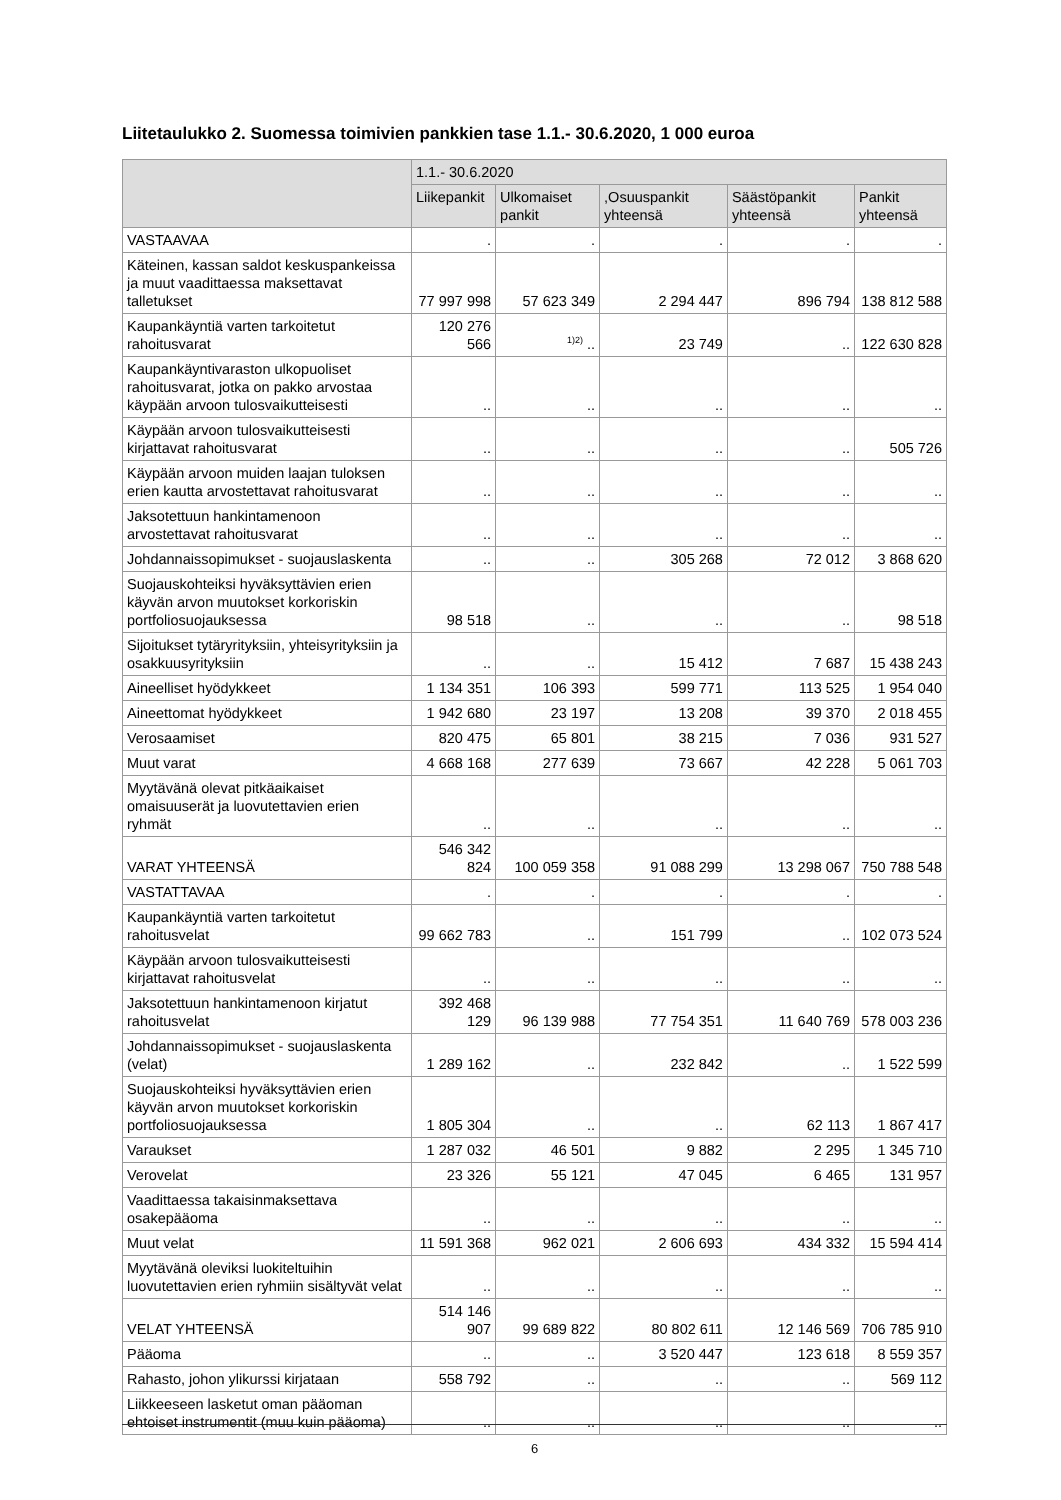Liitetaulukko 2. Suomessa toimivien pankkien tase 1.1.- 30.6.2020, 1 000 euroa
| | 1.1.- 30.6.2020 | | | | |
| --- | --- | --- | --- | --- | --- |
| | Liikepankit | Ulkomaiset pankit | ,Osuuspankit yhteensä | Säästöpankit yhteensä | Pankit yhteensä |
| VASTAAVAA | . | . | . | . | . |
| Käteinen, kassan saldot keskuspankeissa ja muut vaadittaessa maksettavat talletukset | 77 997 998 | 57 623 349 | 2 294 447 | 896 794 | 138 812 588 |
| Kaupankäyntiä varten tarkoitetut rahoitusvarat | 120 276 566 | <sup>1)2)</sup> .. | 23 749 | .. | 122 630 828 |
| Kaupankäyntivaraston ulkopuoliset rahoitusvarat, jotka on pakko arvostaa käypään arvoon tulosvaikutteisesti | .. | .. | .. | .. | .. |
| Käypään arvoon tulosvaikutteisesti kirjattavat rahoitusvarat | .. | .. | .. | .. | 505 726 |
| Käypään arvoon muiden laajan tuloksen erien kautta arvostettavat rahoitusvarat | .. | .. | .. | .. | .. |
| Jaksotettuun hankintamenoon arvostettavat rahoitusvarat | .. | .. | .. | .. | .. |
| Johdannaissopimukset - suojauslaskenta | .. | .. | 305 268 | 72 012 | 3 868 620 |
| Suojauskohteiksi hyväksyttävien erien käyvän arvon muutokset korkoriskin portfoliosuojauksessa | 98 518 | .. | .. | .. | 98 518 |
| Sijoitukset tytäryrityksiin, yhteisyrityksiin ja osakkuusyrityksiin | .. | .. | 15 412 | 7 687 | 15 438 243 |
| Aineelliset hyödykkeet | 1 134 351 | 106 393 | 599 771 | 113 525 | 1 954 040 |
| Aineettomat hyödykkeet | 1 942 680 | 23 197 | 13 208 | 39 370 | 2 018 455 |
| Verosaamiset | 820 475 | 65 801 | 38 215 | 7 036 | 931 527 |
| Muut varat | 4 668 168 | 277 639 | 73 667 | 42 228 | 5 061 703 |
| Myytävänä olevat pitkäaikaiset omaisuuserät ja luovutettavien erien ryhmät | .. | .. | .. | .. | .. |
| VARAT YHTEENSÄ | 546 342 824 | 100 059 358 | 91 088 299 | 13 298 067 | 750 788 548 |
| VASTATTAVAA | . | . | . | . | . |
| Kaupankäyntiä varten tarkoitetut rahoitusvelat | 99 662 783 | .. | 151 799 | .. | 102 073 524 |
| Käypään arvoon tulosvaikutteisesti kirjattavat rahoitusvelat | .. | .. | .. | .. | .. |
| Jaksotettuun hankintamenoon kirjatut rahoitusvelat | 392 468 129 | 96 139 988 | 77 754 351 | 11 640 769 | 578 003 236 |
| Johdannaissopimukset - suojauslaskenta (velat) | 1 289 162 | .. | 232 842 | .. | 1 522 599 |
| Suojauskohteiksi hyväksyttävien erien käyvän arvon muutokset korkoriskin portfoliosuojauksessa | 1 805 304 | .. | .. | 62 113 | 1 867 417 |
| Varaukset | 1 287 032 | 46 501 | 9 882 | 2 295 | 1 345 710 |
| Verovelat | 23 326 | 55 121 | 47 045 | 6 465 | 131 957 |
| Vaadittaessa takaisinmaksettava osakepääoma | .. | .. | .. | .. | .. |
| Muut velat | 11 591 368 | 962 021 | 2 606 693 | 434 332 | 15 594 414 |
| Myytävänä oleviksi luokiteltuihin luovutettavien erien ryhmiin sisältyvät velat | .. | .. | .. | .. | .. |
| VELAT YHTEENSÄ | 514 146 907 | 99 689 822 | 80 802 611 | 12 146 569 | 706 785 910 |
| Pääoma | .. | .. | 3 520 447 | 123 618 | 8 559 357 |
| Rahasto, johon ylikurssi kirjataan | 558 792 | .. | .. | .. | 569 112 |
| Liikkeeseen lasketut oman pääoman ehtoiset instrumentit (muu kuin pääoma) | .. | .. | .. | .. | .. |
6